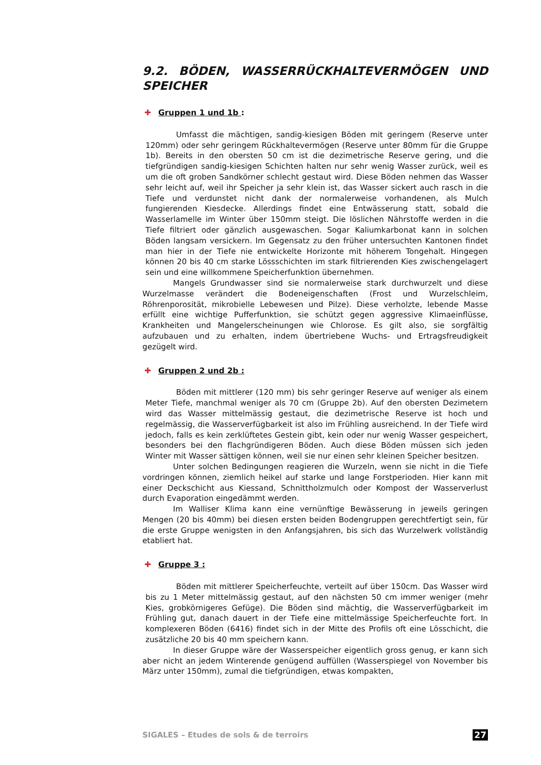9.2. BÖDEN, WASSERRÜCKHALTEVERMÖGEN UND SPEICHER
✚ Gruppen 1 und 1b :
Umfasst die mächtigen, sandig-kiesigen Böden mit geringem (Reserve unter 120mm) oder sehr geringem Rückhaltevermögen (Reserve unter 80mm für die Gruppe 1b). Bereits in den obersten 50 cm ist die dezimetrische Reserve gering, und die tiefgründigen sandig-kiesigen Schichten halten nur sehr wenig Wasser zurück, weil es um die oft groben Sandkörner schlecht gestaut wird. Diese Böden nehmen das Wasser sehr leicht auf, weil ihr Speicher ja sehr klein ist, das Wasser sickert auch rasch in die Tiefe und verdunstet nicht dank der normalerweise vorhandenen, als Mulch fungierenden Kiesdecke. Allerdings findet eine Entwässerung statt, sobald die Wasserlamelle im Winter über 150mm steigt. Die löslichen Nährstoffe werden in die Tiefe filtriert oder gänzlich ausgewaschen. Sogar Kaliumkarbonat kann in solchen Böden langsam versickern. Im Gegensatz zu den früher untersuchten Kantonen findet man hier in der Tiefe nie entwickelte Horizonte mit höherem Tongehalt. Hingegen können 20 bis 40 cm starke Lössschichten im stark filtrierenden Kies zwischengelagert sein und eine willkommene Speicherfunktion übernehmen.
Mangels Grundwasser sind sie normalerweise stark durchwurzelt und diese Wurzelmasse verändert die Bodeneigenschaften (Frost und Wurzelschleim, Röhrenporosität, mikrobielle Lebewesen und Pilze). Diese verholzte, lebende Masse erfüllt eine wichtige Pufferfunktion, sie schützt gegen aggressive Klimaeinflüsse, Krankheiten und Mangelerscheinungen wie Chlorose. Es gilt also, sie sorgfältig aufzubauen und zu erhalten, indem übertriebene Wuchs- und Ertragsfreudigkeit gezügelt wird.
✚ Gruppen 2 und 2b :
Böden mit mittlerer (120 mm) bis sehr geringer Reserve auf weniger als einem Meter Tiefe, manchmal weniger als 70 cm (Gruppe 2b). Auf den obersten Dezimetern wird das Wasser mittelmässig gestaut, die dezimetrische Reserve ist hoch und regelmässig, die Wasserverfügbarkeit ist also im Frühling ausreichend. In der Tiefe wird jedoch, falls es kein zerklüftetes Gestein gibt, kein oder nur wenig Wasser gespeichert, besonders bei den flachgründigeren Böden. Auch diese Böden müssen sich jeden Winter mit Wasser sättigen können, weil sie nur einen sehr kleinen Speicher besitzen.
Unter solchen Bedingungen reagieren die Wurzeln, wenn sie nicht in die Tiefe vordringen können, ziemlich heikel auf starke und lange Forstperioden. Hier kann mit einer Deckschicht aus Kiessand, Schnittholzmulch oder Kompost der Wasserverlust durch Evaporation eingedämmt werden.
Im Walliser Klima kann eine vernünftige Bewässerung in jeweils geringen Mengen (20 bis 40mm) bei diesen ersten beiden Bodengruppen gerechtfertigt sein, für die erste Gruppe wenigsten in den Anfangsjahren, bis sich das Wurzelwerk vollständig etabliert hat.
✚ Gruppe 3 :
Böden mit mittlerer Speicherfeuchte, verteilt auf über 150cm. Das Wasser wird bis zu 1 Meter mittelmässig gestaut, auf den nächsten 50 cm immer weniger (mehr Kies, grobkörnigeres Gefüge). Die Böden sind mächtig, die Wasserverfügbarkeit im Frühling gut, danach dauert in der Tiefe eine mittelmässige Speicherfeuchte fort. In komplexeren Böden (6416) findet sich in der Mitte des Profils oft eine Lösschicht, die zusätzliche 20 bis 40 mm speichern kann.
In dieser Gruppe wäre der Wasserspeicher eigentlich gross genug, er kann sich aber nicht an jedem Winterende genügend auffüllen (Wasserspiegel von November bis März unter 150mm), zumal die tiefgründigen, etwas kompakten,
SIGALES – Etudes de sols & de terroirs 27